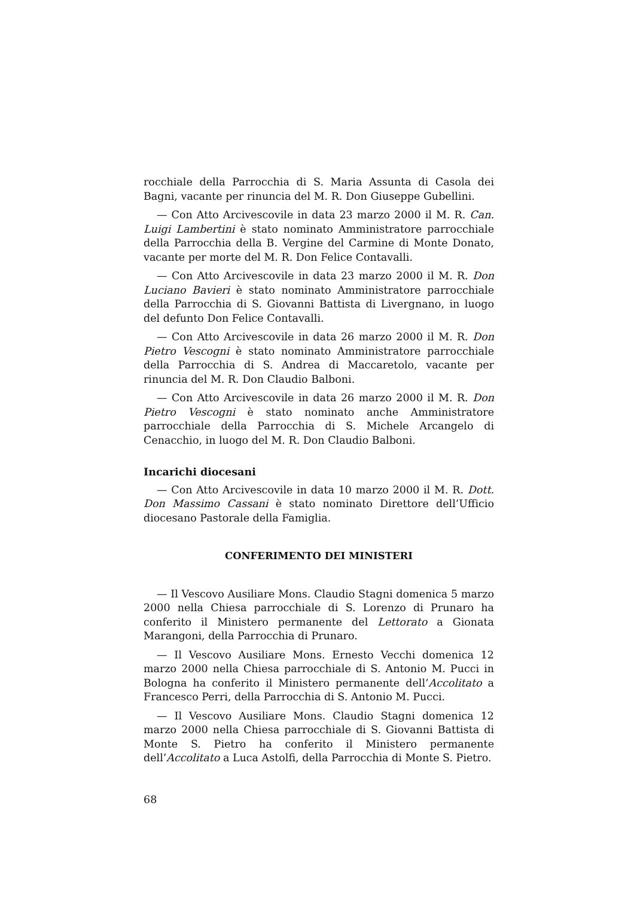rocchiale della Parrocchia di S. Maria Assunta di Casola dei Bagni, vacante per rinuncia del M. R. Don Giuseppe Gubellini.
— Con Atto Arcivescovile in data 23 marzo 2000 il M. R. Can. Luigi Lambertini è stato nominato Amministratore parrocchiale della Parrocchia della B. Vergine del Carmine di Monte Donato, vacante per morte del M. R. Don Felice Contavalli.
— Con Atto Arcivescovile in data 23 marzo 2000 il M. R. Don Luciano Bavieri è stato nominato Amministratore parrocchiale della Parrocchia di S. Giovanni Battista di Livergnano, in luogo del defunto Don Felice Contavalli.
— Con Atto Arcivescovile in data 26 marzo 2000 il M. R. Don Pietro Vescogni è stato nominato Amministratore parrocchiale della Parrocchia di S. Andrea di Maccaretolo, vacante per rinuncia del M. R. Don Claudio Balboni.
— Con Atto Arcivescovile in data 26 marzo 2000 il M. R. Don Pietro Vescogni è stato nominato anche Amministratore parrocchiale della Parrocchia di S. Michele Arcangelo di Cenacchio, in luogo del M. R. Don Claudio Balboni.
Incarichi diocesani
— Con Atto Arcivescovile in data 10 marzo 2000 il M. R. Dott. Don Massimo Cassani è stato nominato Direttore dell’Ufficio diocesano Pastorale della Famiglia.
CONFERIMENTO DEI MINISTERI
— Il Vescovo Ausiliare Mons. Claudio Stagni domenica 5 marzo 2000 nella Chiesa parrocchiale di S. Lorenzo di Prunaro ha conferito il Ministero permanente del Lettorato a Gionata Marangoni, della Parrocchia di Prunaro.
— Il Vescovo Ausiliare Mons. Ernesto Vecchi domenica 12 marzo 2000 nella Chiesa parrocchiale di S. Antonio M. Pucci in Bologna ha conferito il Ministero permanente dell’Accolitato a Francesco Perri, della Parrocchia di S. Antonio M. Pucci.
— Il Vescovo Ausiliare Mons. Claudio Stagni domenica 12 marzo 2000 nella Chiesa parrocchiale di S. Giovanni Battista di Monte S. Pietro ha conferito il Ministero permanente dell’Accolitato a Luca Astolfi, della Parrocchia di Monte S. Pietro.
68